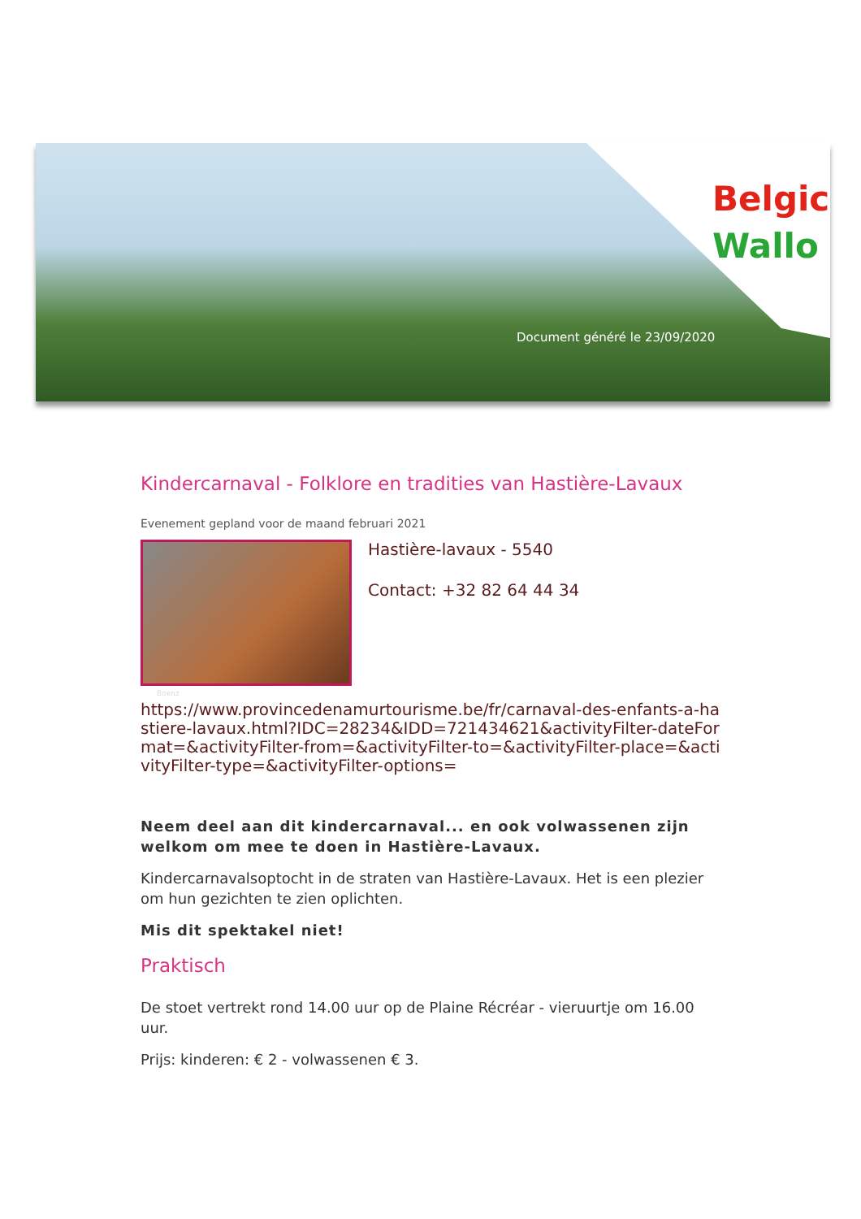Belgic
Wallo
Document généré le 23/09/2020
Kindercarnaval - Folklore en tradities van Hastière-Lavaux
Evenement gepland voor de maand februari 2021
Hastière-lavaux - 5540
Contact: +32 82 64 44 34
Boenz
https://www.provincedenamurtourisme.be/fr/carnaval-des-enfants-a-hastiere-lavaux.html?IDC=28234&IDD=721434621&activityFilter-dateFormat=&activityFilter-from=&activityFilter-to=&activityFilter-place=&activityFilter-type=&activityFilter-options=
Neem deel aan dit kindercarnaval... en ook volwassenen zijn welkom om mee te doen in Hastière-Lavaux.
Kindercarnavalsoptocht in de straten van Hastière-Lavaux. Het is een plezier om hun gezichten te zien oplichten.
Mis dit spektakel niet!
Praktisch
De stoet vertrekt rond 14.00 uur op de Plaine Récréar - vieruurtje om 16.00 uur.
Prijs: kinderen: € 2 - volwassenen € 3.